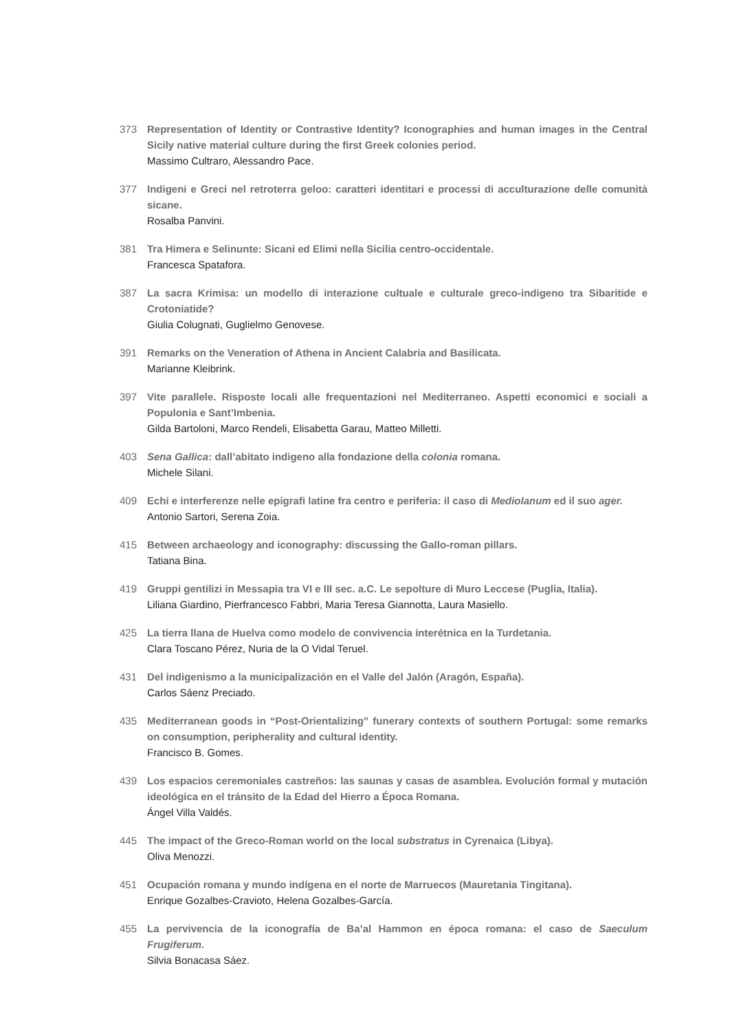373 Representation of Identity or Contrastive Identity? Iconographies and human images in the Central Sicily native material culture during the first Greek colonies period.
Massimo Cultraro, Alessandro Pace.
377 Indigeni e Greci nel retroterra geloo: caratteri identitari e processi di acculturazione delle comunità sicane.
Rosalba Panvini.
381 Tra Himera e Selinunte: Sicani ed Elimi nella Sicilia centro-occidentale.
Francesca Spatafora.
387 La sacra Krimisa: un modello di interazione cultuale e culturale greco-indigeno tra Sibaritide e Crotoniatide?
Giulia Colugnati, Guglielmo Genovese.
391 Remarks on the Veneration of Athena in Ancient Calabria and Basilicata.
Marianne Kleibrink.
397 Vite parallele. Risposte locali alle frequentazioni nel Mediterraneo. Aspetti economici e sociali a Populonia e Sant’Imbenia.
Gilda Bartoloni, Marco Rendeli, Elisabetta Garau, Matteo Milletti.
403 Sena Gallica: dall’abitato indigeno alla fondazione della colonia romana.
Michele Silani.
409 Echi e interferenze nelle epigrafi latine fra centro e periferia: il caso di Mediolanum ed il suo ager.
Antonio Sartori, Serena Zoia.
415 Between archaeology and iconography: discussing the Gallo-roman pillars.
Tatiana Bina.
419 Gruppi gentilizi in Messapia tra VI e III sec. a.C. Le sepolture di Muro Leccese (Puglia, Italia).
Liliana Giardino, Pierfrancesco Fabbri, Maria Teresa Giannotta, Laura Masiello.
425 La tierra llana de Huelva como modelo de convivencia interétnica en la Turdetania.
Clara Toscano Pérez, Nuria de la O Vidal Teruel.
431 Del indigenismo a la municipalización en el Valle del Jalón (Aragón, España).
Carlos Sáenz Preciado.
435 Mediterranean goods in “Post-Orientalizing” funerary contexts of southern Portugal: some remarks on consumption, peripherality and cultural identity.
Francisco B. Gomes.
439 Los espacios ceremoniales castreños: las saunas y casas de asamblea. Evolución formal y mutación ideológica en el tránsito de la Edad del Hierro a Época Romana.
Ángel Villa Valdés.
445 The impact of the Greco-Roman world on the local substratus in Cyrenaica (Libya).
Oliva Menozzi.
451 Ocupación romana y mundo indígena en el norte de Marruecos (Mauretania Tingitana).
Enrique Gozalbes-Cravioto, Helena Gozalbes-García.
455 La pervivencia de la iconografía de Ba’al Hammon en época romana: el caso de Saeculum Frugiferum.
Silvia Bonacasa Sáez.